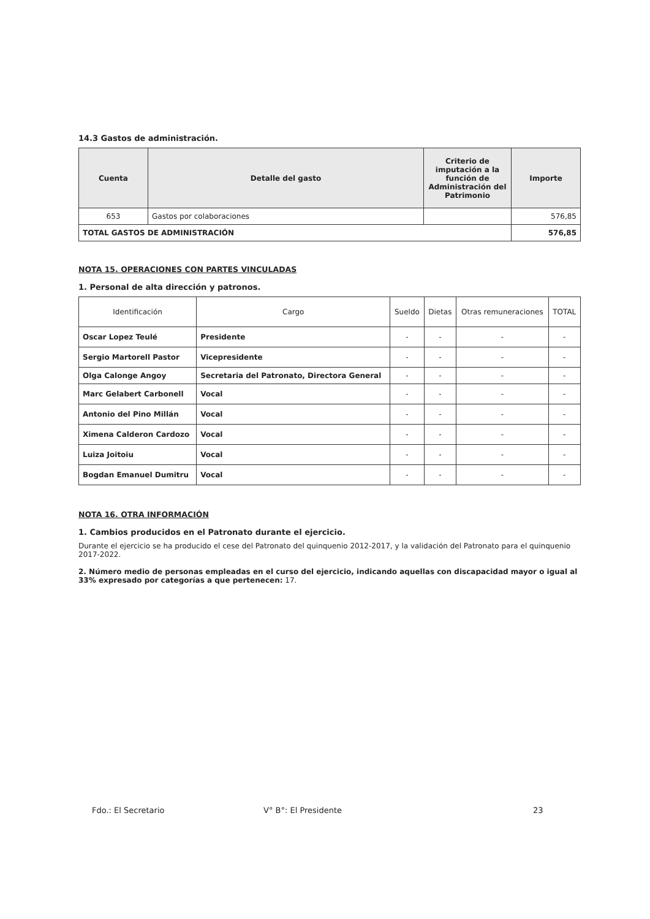14.3 Gastos de administración.
| Cuenta | Detalle del gasto | Criterio de imputación a la función de Administración del Patrimonio | Importe |
| --- | --- | --- | --- |
| 653 | Gastos por colaboraciones | | 576,85 |
| TOTAL GASTOS DE ADMINISTRACIÓN | | | 576,85 |
NOTA 15. OPERACIONES CON PARTES VINCULADAS
1. Personal de alta dirección y patronos.
| Identificación | Cargo | Sueldo | Dietas | Otras remuneraciones | TOTAL |
| Oscar Lopez Teulé | Presidente | - | - | - | - |
| Sergio Martorell Pastor | Vicepresidente | - | - | - | - |
| Olga Calonge Angoy | Secretaria del Patronato, Directora General | - | - | - | - |
| Marc Gelabert Carbonell | Vocal | - | - | - | - |
| Antonio del Pino Millán | Vocal | - | - | - | - |
| Ximena Calderon Cardozo | Vocal | - | - | - | - |
| Luiza Joitoiu | Vocal | - | - | - | - |
| Bogdan Emanuel Dumitru | Vocal | - | - | - | - |
NOTA 16. OTRA INFORMACIÓN
1. Cambios producidos en el Patronato durante el ejercicio.
Durante el ejercicio se ha producido el cese del Patronato del quinquenio 2012-2017, y la validación del Patronato para el quinquenio 2017-2022.
2. Número medio de personas empleadas en el curso del ejercicio, indicando aquellas con discapacidad mayor o igual al 33% expresado por categorías a que pertenecen: 17.
Fdo.: El Secretario V° B°: El Presidente 23